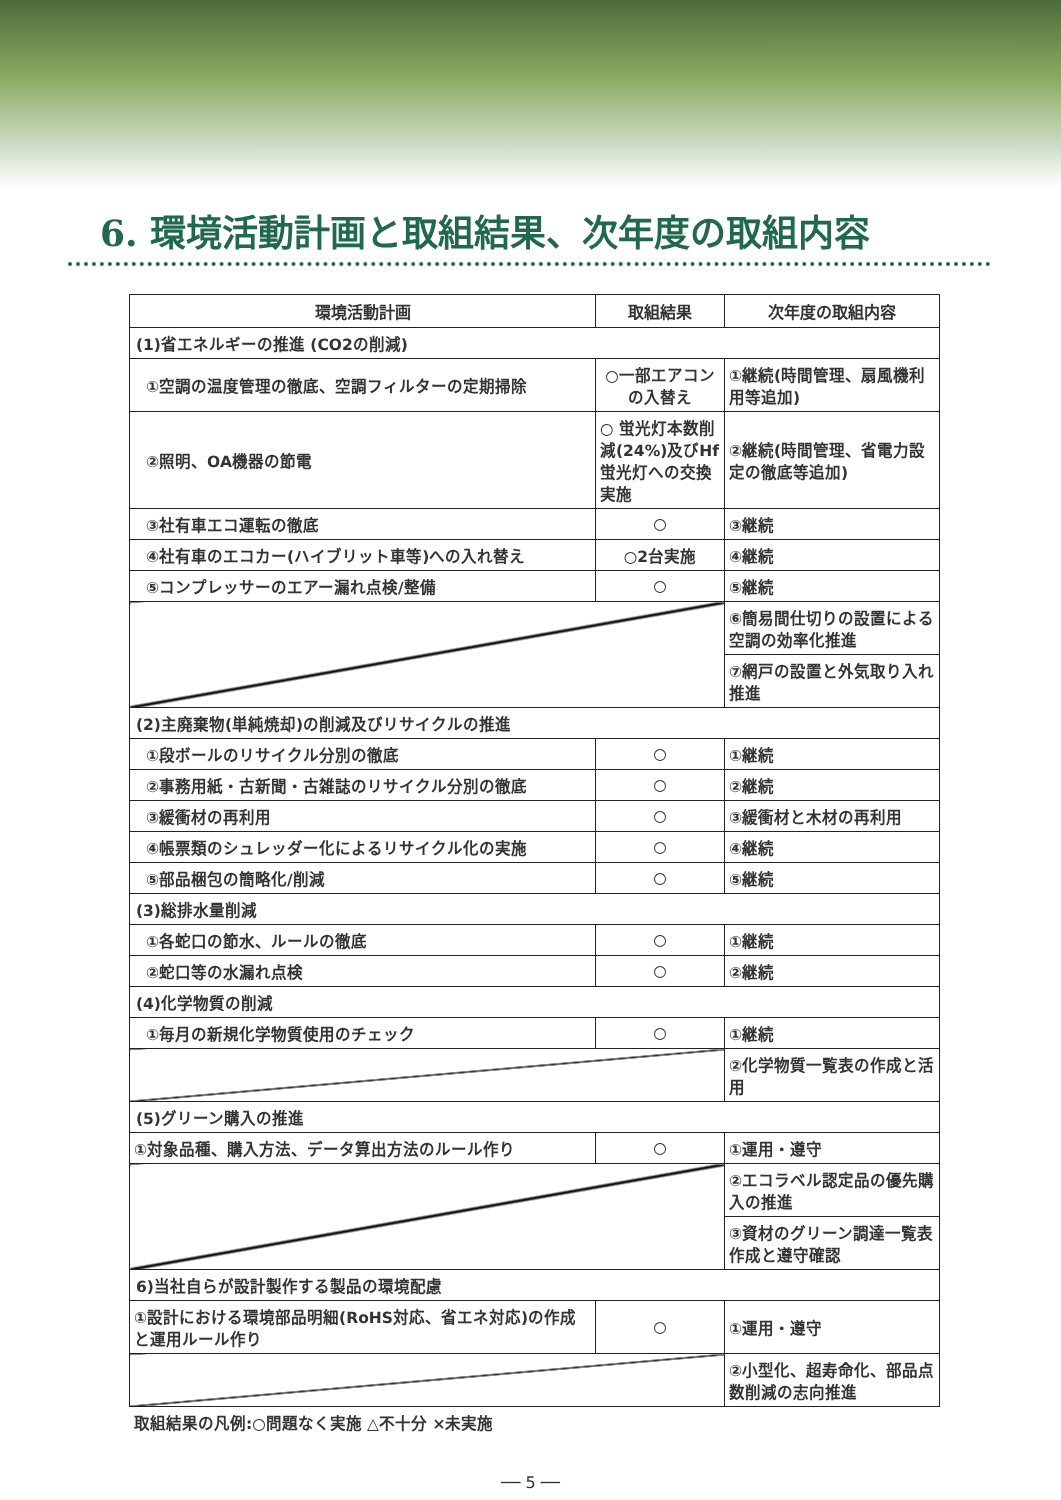6. 環境活動計画と取組結果、次年度の取組内容
| 環境活動計画 | 取組結果 | 次年度の取組内容 |
| --- | --- | --- |
| (1)省エネルギーの推進 (CO2の削減) | | |
| ①空調の温度管理の徹底、空調フィルターの定期掃除 | ○一部エアコンの入替え | ①継続(時間管理、扇風機利用等追加) |
| ②照明、OA機器の節電 | ○ 蛍光灯本数削減(24%)及びHf蛍光灯への交換実施 | ②継続(時間管理、省電力設定の徹底等追加) |
| ③社有車エコ運転の徹底 | ○ | ③継続 |
| ④社有車のエコカー(ハイブリット車等)への入れ替え | ○2台実施 | ④継続 |
| ⑤コンプレッサーのエアー漏れ点検/整備 | ○ | ⑤継続 |
| | | ⑥簡易間仕切りの設置による空調の効率化推進 |
| | | ⑦網戸の設置と外気取り入れ推進 |
| (2)主廃棄物(単純焼却)の削減及びリサイクルの推進 | | |
| ①段ボールのリサイクル分別の徹底 | ○ | ①継続 |
| ②事務用紙・古新聞・古雑誌のリサイクル分別の徹底 | ○ | ②継続 |
| ③緩衝材の再利用 | ○ | ③緩衝材と木材の再利用 |
| ④帳票類のシュレッダー化によるリサイクル化の実施 | ○ | ④継続 |
| ⑤部品梱包の簡略化/削減 | ○ | ⑤継続 |
| (3)総排水量削減 | | |
| ①各蛇口の節水、ルールの徹底 | ○ | ①継続 |
| ②蛇口等の水漏れ点検 | ○ | ②継続 |
| (4)化学物質の削減 | | |
| ①毎月の新規化学物質使用のチェック | ○ | ①継続 |
| | | ②化学物質一覧表の作成と活用 |
| (5)グリーン購入の推進 | | |
| ①対象品種、購入方法、データ算出方法のルール作り | ○ | ①運用・遵守 |
| | | ②エコラベル認定品の優先購入の推進 |
| | | ③資材のグリーン調達一覧表作成と遵守確認 |
| 6)当社自らが設計製作する製品の環境配慮 | | |
| ①設計における環境部品明細(RoHS対応、省エネ対応)の作成と運用ルール作り | ○ | ①運用・遵守 |
| | | ②小型化、超寿命化、部品点数削減の志向推進 |
取組結果の凡例:○問題なく実施 △不十分 ×未実施
── 5 ──